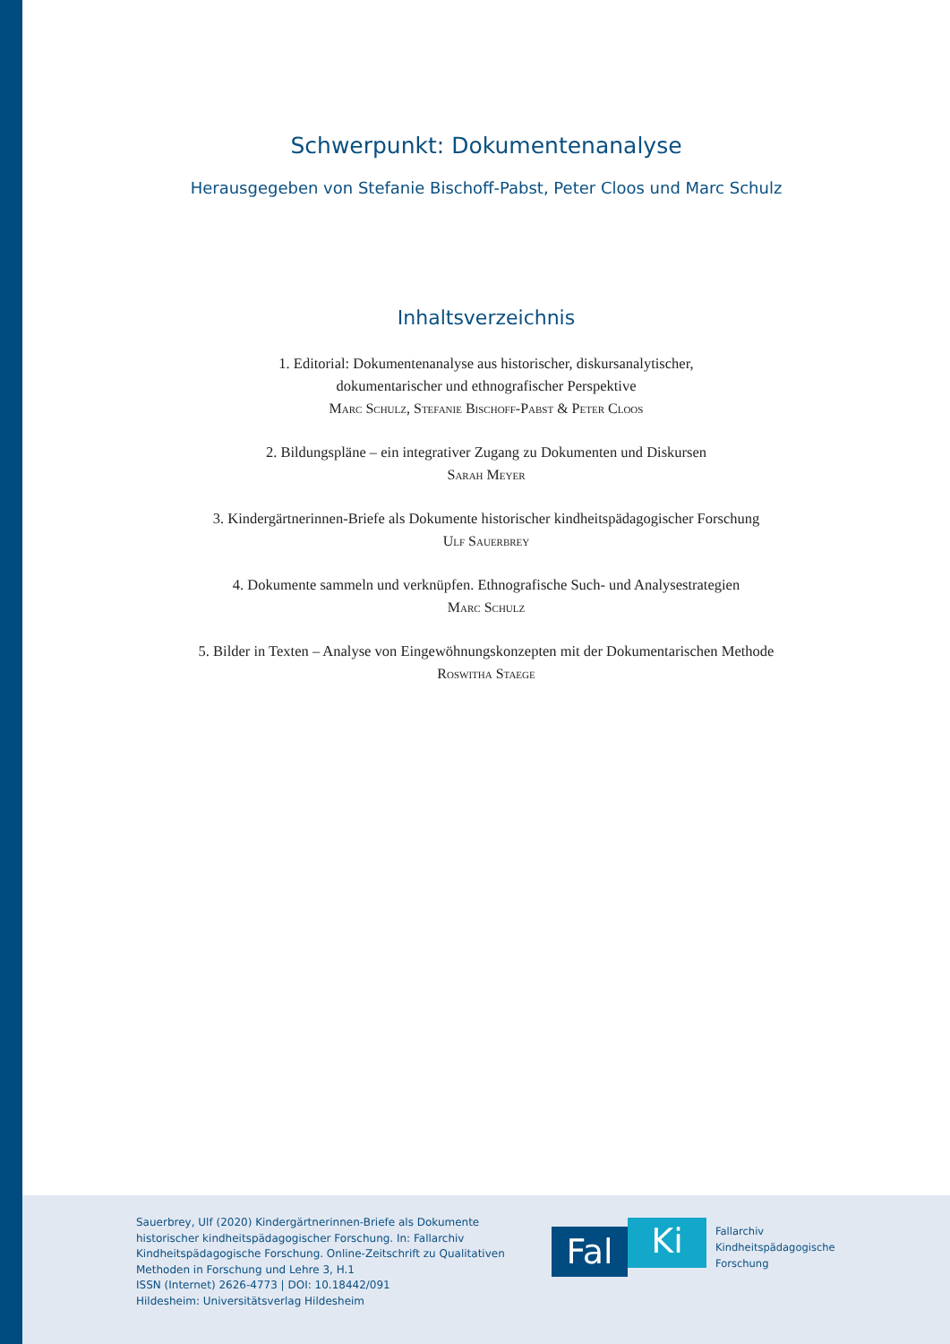Schwerpunkt: Dokumentenanalyse
Herausgegeben von Stefanie Bischoff-Pabst, Peter Cloos und Marc Schulz
Inhaltsverzeichnis
1. Editorial: Dokumentenanalyse aus historischer, diskursanalytischer,
dokumentarischer und ethnografischer Perspektive
Marc Schulz, Stefanie Bischoff-Pabst & Peter Cloos
2. Bildungspläne – ein integrativer Zugang zu Dokumenten und Diskursen
Sarah Meyer
3. Kindergärtnerinnen-Briefe als Dokumente historischer kindheitspädagogischer Forschung
Ulf Sauerbrey
4. Dokumente sammeln und verknüpfen. Ethnografische Such- und Analysestrategien
Marc Schulz
5. Bilder in Texten – Analyse von Eingewöhnungskonzepten mit der Dokumentarischen Methode
Roswitha Staege
Sauerbrey, Ulf (2020) Kindergärtnerinnen-Briefe als Dokumente historischer kindheitspädagogischer Forschung. In: Fallarchiv Kindheitspädagogische Forschung. Online-Zeitschrift zu Qualitativen Methoden in Forschung und Lehre 3, H.1
ISSN (Internet) 2626-4773 | DOI: 10.18442/091
Hildesheim: Universitätsverlag Hildesheim
Fal
Ki
Fallarchiv
Kindheitspädagogische
Forschung